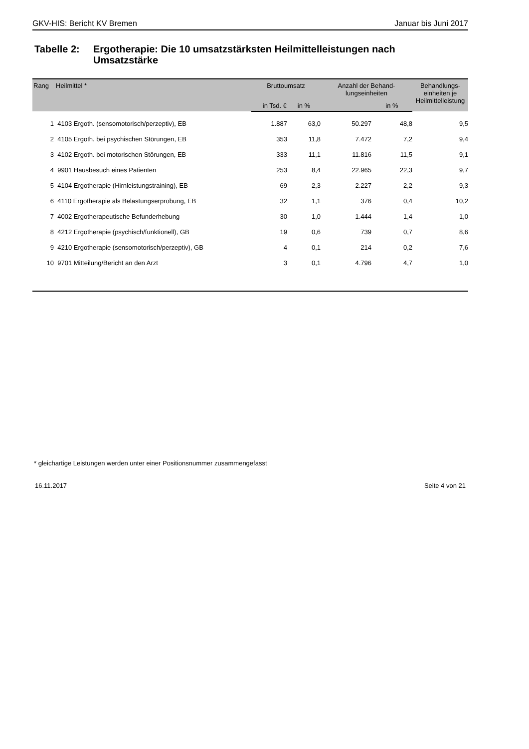GKV-HIS: Bericht KV Bremen Januar bis Juni 2017
Tabelle 2:
Ergotherapie: Die 10 umsatzstärksten Heilmittelleistungen nach
Umsatzstärke
| Rang | Heilmittel * | Bruttoumsatz | | Anzahl der Behand- lungseinheiten | | Behandlungs- einheiten je Heilmittelleistung |
| --- | --- | --- | --- | --- | --- | --- |
| | | in Tsd. € | in % | | in % | |
| 1 | 4103 Ergoth. (sensomotorisch/perzeptiv), EB | 1.887 | 63,0 | 50.297 | 48,8 | 9,5 |
| 2 | 4105 Ergoth. bei psychischen Störungen, EB | 353 | 11,8 | 7.472 | 7,2 | 9,4 |
| 3 | 4102 Ergoth. bei motorischen Störungen, EB | 333 | 11,1 | 11.816 | 11,5 | 9,1 |
| 4 | 9901 Hausbesuch eines Patienten | 253 | 8,4 | 22.965 | 22,3 | 9,7 |
| 5 | 4104 Ergotherapie (Hirnleistungstraining), EB | 69 | 2,3 | 2.227 | 2,2 | 9,3 |
| 6 | 4110 Ergotherapie als Belastungserprobung, EB | 32 | 1,1 | 376 | 0,4 | 10,2 |
| 7 | 4002 Ergotherapeutische Befunderhebung | 30 | 1,0 | 1.444 | 1,4 | 1,0 |
| 8 | 4212 Ergotherapie (psychisch/funktionell), GB | 19 | 0,6 | 739 | 0,7 | 8,6 |
| 9 | 4210 Ergotherapie (sensomotorisch/perzeptiv), GB | 4 | 0,1 | 214 | 0,2 | 7,6 |
| 10 | 9701 Mitteilung/Bericht an den Arzt | 3 | 0,1 | 4.796 | 4,7 | 1,0 |
* gleichartige Leistungen werden unter einer Positionsnummer zusammengefasst
16.11.2017 Seite 4 von 21